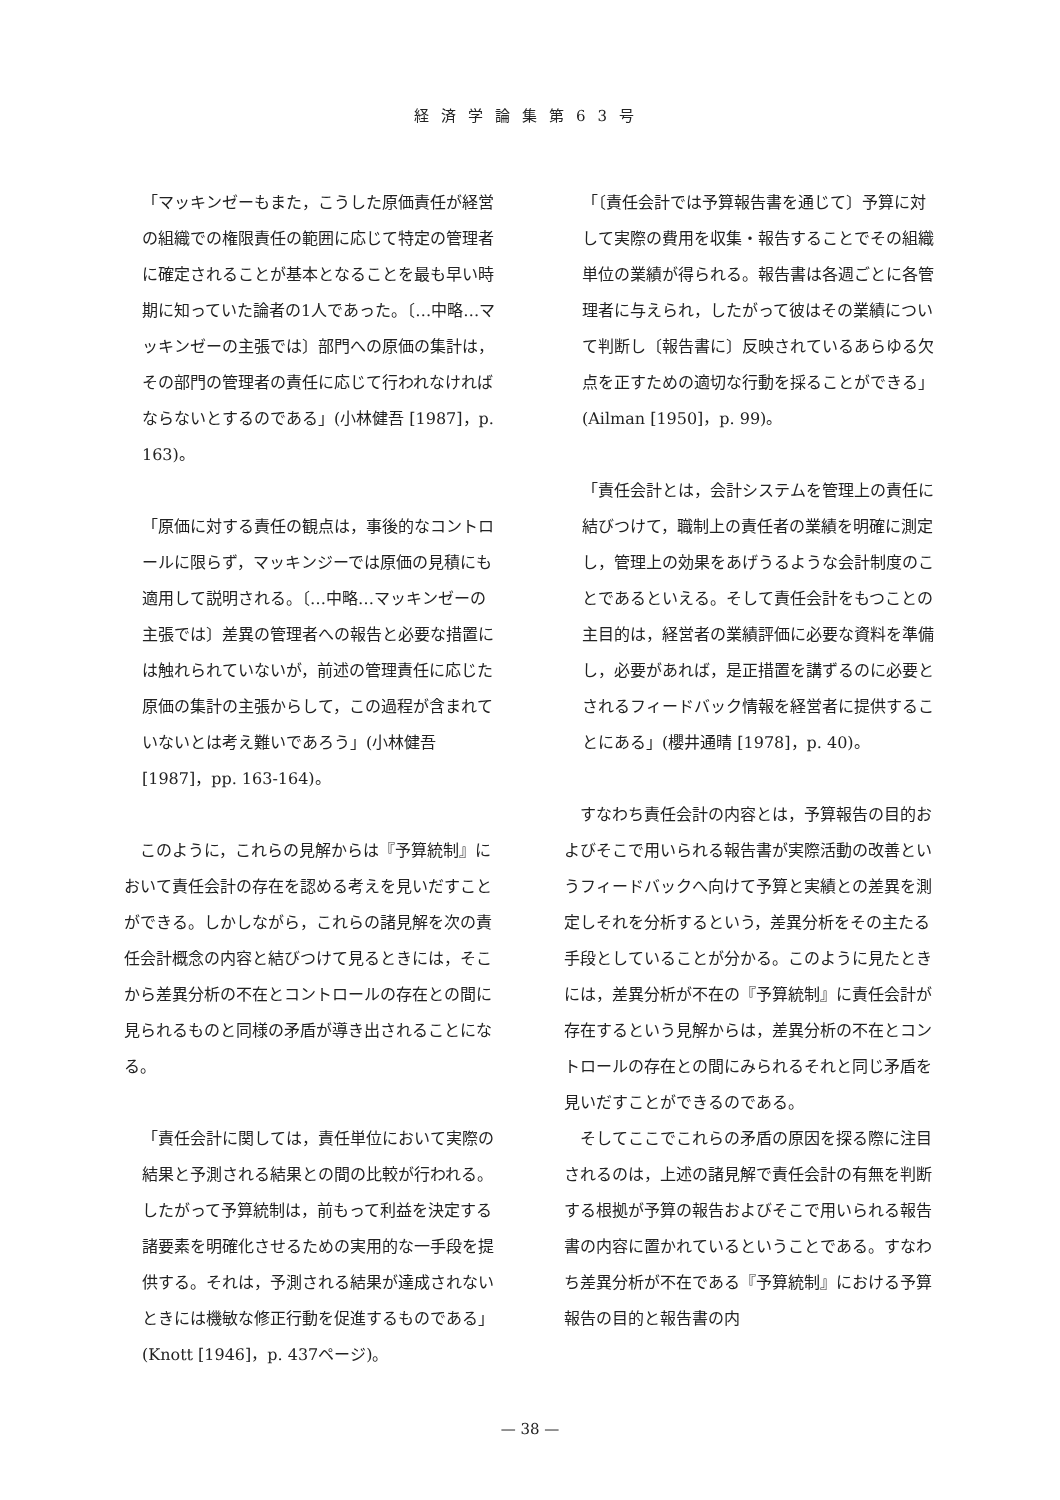経済学論集第63号
「マッキンゼーもまた，こうした原価責任が経営の組織での権限責任の範囲に応じて特定の管理者に確定されることが基本となることを最も早い時期に知っていた論者の1人であった。〔…中略…マッキンゼーの主張では〕部門への原価の集計は，その部門の管理者の責任に応じて行われなければならないとするのである」(小林健吾 [1987]，p. 163)。
「原価に対する責任の観点は，事後的なコントロールに限らず，マッキンジーでは原価の見積にも適用して説明される。〔…中略…マッキンゼーの主張では〕差異の管理者への報告と必要な措置には触れられていないが，前述の管理責任に応じた原価の集計の主張からして，この過程が含まれていないとは考え難いであろう」(小林健吾 [1987]，pp. 163-164)。
このように，これらの見解からは『予算統制』において責任会計の存在を認める考えを見いだすことができる。しかしながら，これらの諸見解を次の責任会計概念の内容と結びつけて見るときには，そこから差異分析の不在とコントロールの存在との間に見られるものと同様の矛盾が導き出されることになる。
「責任会計に関しては，責任単位において実際の結果と予測される結果との間の比較が行われる。したがって予算統制は，前もって利益を決定する諸要素を明確化させるための実用的な一手段を提供する。それは，予測される結果が達成されないときには機敏な修正行動を促進するものである」(Knott [1946]，p. 437ページ)。
「〔責任会計では予算報告書を通じて〕予算に対して実際の費用を収集・報告することでその組織単位の業績が得られる。報告書は各週ごとに各管理者に与えられ，したがって彼はその業績について判断し〔報告書に〕反映されているあらゆる欠点を正すための適切な行動を採ることができる」(Ailman [1950]，p. 99)。
「責任会計とは，会計システムを管理上の責任に結びつけて，職制上の責任者の業績を明確に測定し，管理上の効果をあげうるような会計制度のことであるといえる。そして責任会計をもつことの主目的は，経営者の業績評価に必要な資料を準備し，必要があれば，是正措置を講ずるのに必要とされるフィードバック情報を経営者に提供することにある」(櫻井通晴 [1978]，p. 40)。
すなわち責任会計の内容とは，予算報告の目的およびそこで用いられる報告書が実際活動の改善というフィードバックへ向けて予算と実績との差異を測定しそれを分析するという，差異分析をその主たる手段としていることが分かる。このように見たときには，差異分析が不在の『予算統制』に責任会計が存在するという見解からは，差異分析の不在とコントロールの存在との間にみられるそれと同じ矛盾を見いだすことができるのである。
そしてここでこれらの矛盾の原因を探る際に注目されるのは，上述の諸見解で責任会計の有無を判断する根拠が予算の報告およびそこで用いられる報告書の内容に置かれているということである。すなわち差異分析が不在である『予算統制』における予算報告の目的と報告書の内
— 38 —